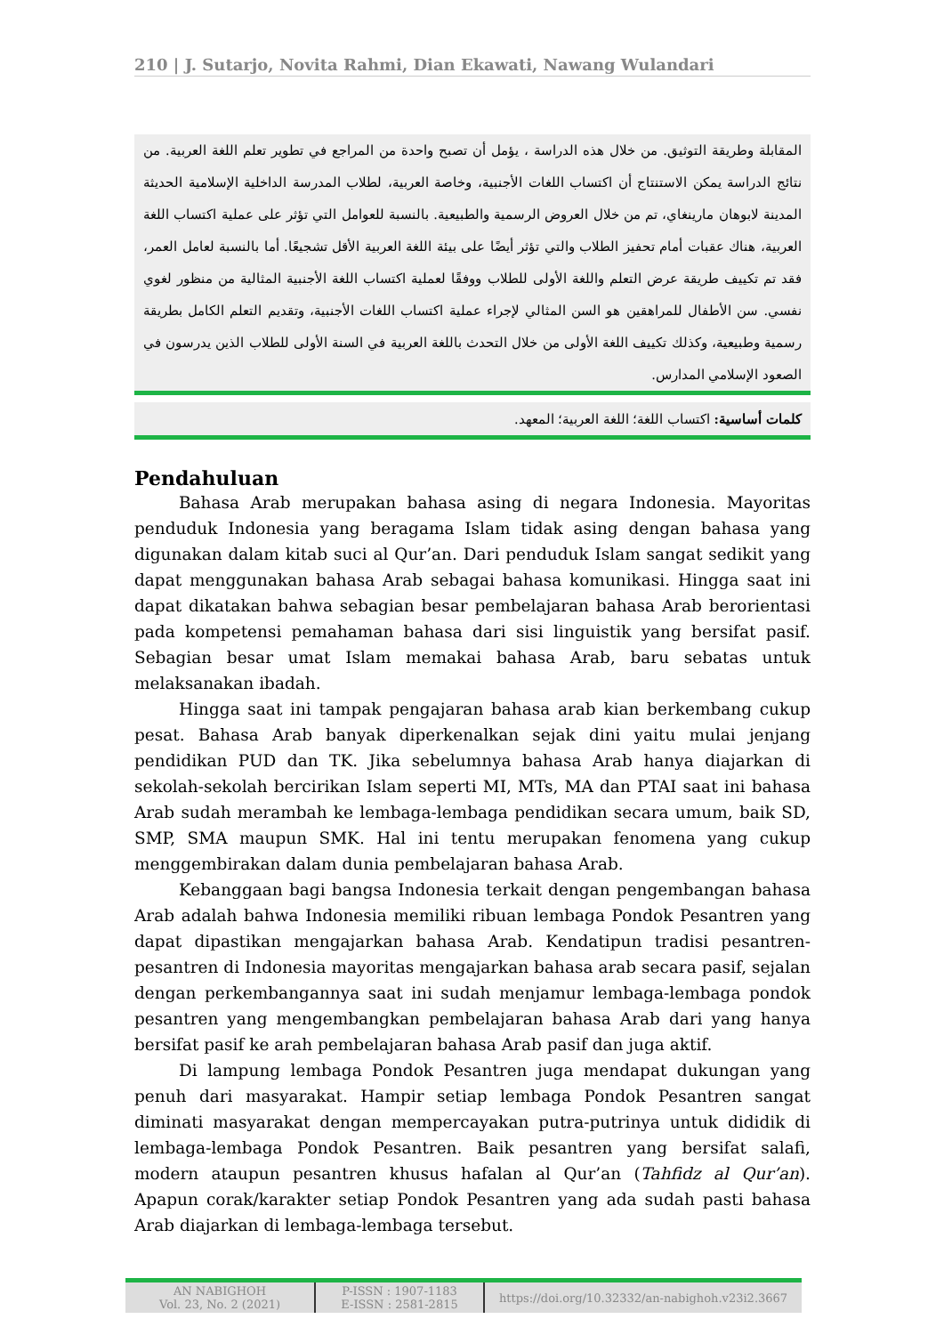210 | J. Sutarjo, Novita Rahmi, Dian Ekawati, Nawang Wulandari
المقابلة وطريقة التوثيق. من خلال هذه الدراسة ، يؤمل أن تصبح واحدة من المراجع في تطوير تعلم اللغة العربية. من نتائج الدراسة يمكن الاستنتاج أن اكتساب اللغات الأجنبية، وخاصة العربية، لطلاب المدرسة الداخلية الإسلامية الحديثة المدينة لابوهان مارينغاي، تم من خلال العروض الرسمية والطبيعية. بالنسبة للعوامل التي تؤثر على عملية اكتساب اللغة العربية، هناك عقبات أمام تحفيز الطلاب والتي تؤثر أيضًا على بيئة اللغة العربية الأقل تشجيعًا. أما بالنسبة لعامل العمر، فقد تم تكييف طريقة عرض التعلم واللغة الأولى للطلاب ووفقًا لعملية اكتساب اللغة الأجنبية المثالية من منظور لغوي نفسي. سن الأطفال للمراهقين هو السن المثالي لإجراء عملية اكتساب اللغات الأجنبية، وتقديم التعلم الكامل بطريقة رسمية وطبيعية، وكذلك تكييف اللغة الأولى من خلال التحدث باللغة العربية في السنة الأولى للطلاب الذين يدرسون في الصعود الإسلامي المدارس.
كلمات أساسية: اكتساب اللغة؛ اللغة العربية؛ المعهد.
Pendahuluan
Bahasa Arab merupakan bahasa asing di negara Indonesia. Mayoritas penduduk Indonesia yang beragama Islam tidak asing dengan bahasa yang digunakan dalam kitab suci al Qur’an. Dari penduduk Islam sangat sedikit yang dapat menggunakan bahasa Arab sebagai bahasa komunikasi. Hingga saat ini dapat dikatakan bahwa sebagian besar pembelajaran bahasa Arab berorientasi pada kompetensi pemahaman bahasa dari sisi linguistik yang bersifat pasif. Sebagian besar umat Islam memakai bahasa Arab, baru sebatas untuk melaksanakan ibadah.
Hingga saat ini tampak pengajaran bahasa arab kian berkembang cukup pesat. Bahasa Arab banyak diperkenalkan sejak dini yaitu mulai jenjang pendidikan PUD dan TK. Jika sebelumnya bahasa Arab hanya diajarkan di sekolah-sekolah bercirikan Islam seperti MI, MTs, MA dan PTAI saat ini bahasa Arab sudah merambah ke lembaga-lembaga pendidikan secara umum, baik SD, SMP, SMA maupun SMK. Hal ini tentu merupakan fenomena yang cukup menggembirakan dalam dunia pembelajaran bahasa Arab.
Kebanggaan bagi bangsa Indonesia terkait dengan pengembangan bahasa Arab adalah bahwa Indonesia memiliki ribuan lembaga Pondok Pesantren yang dapat dipastikan mengajarkan bahasa Arab. Kendatipun tradisi pesantren-pesantren di Indonesia mayoritas mengajarkan bahasa arab secara pasif, sejalan dengan perkembangannya saat ini sudah menjamur lembaga-lembaga pondok pesantren yang mengembangkan pembelajaran bahasa Arab dari yang hanya bersifat pasif ke arah pembelajaran bahasa Arab pasif dan juga aktif.
Di lampung lembaga Pondok Pesantren juga mendapat dukungan yang penuh dari masyarakat. Hampir setiap lembaga Pondok Pesantren sangat diminati masyarakat dengan mempercayakan putra-putrinya untuk dididik di lembaga-lembaga Pondok Pesantren. Baik pesantren yang bersifat salafi, modern ataupun pesantren khusus hafalan al Qur’an (Tahfidz al Qur’an). Apapun corak/karakter setiap Pondok Pesantren yang ada sudah pasti bahasa Arab diajarkan di lembaga-lembaga tersebut.
AN NABIGHOH
Vol. 23, No. 2 (2021)
P-ISSN : 1907-1183
E-ISSN : 2581-2815
https://doi.org/10.32332/an-nabighoh.v23i2.3667